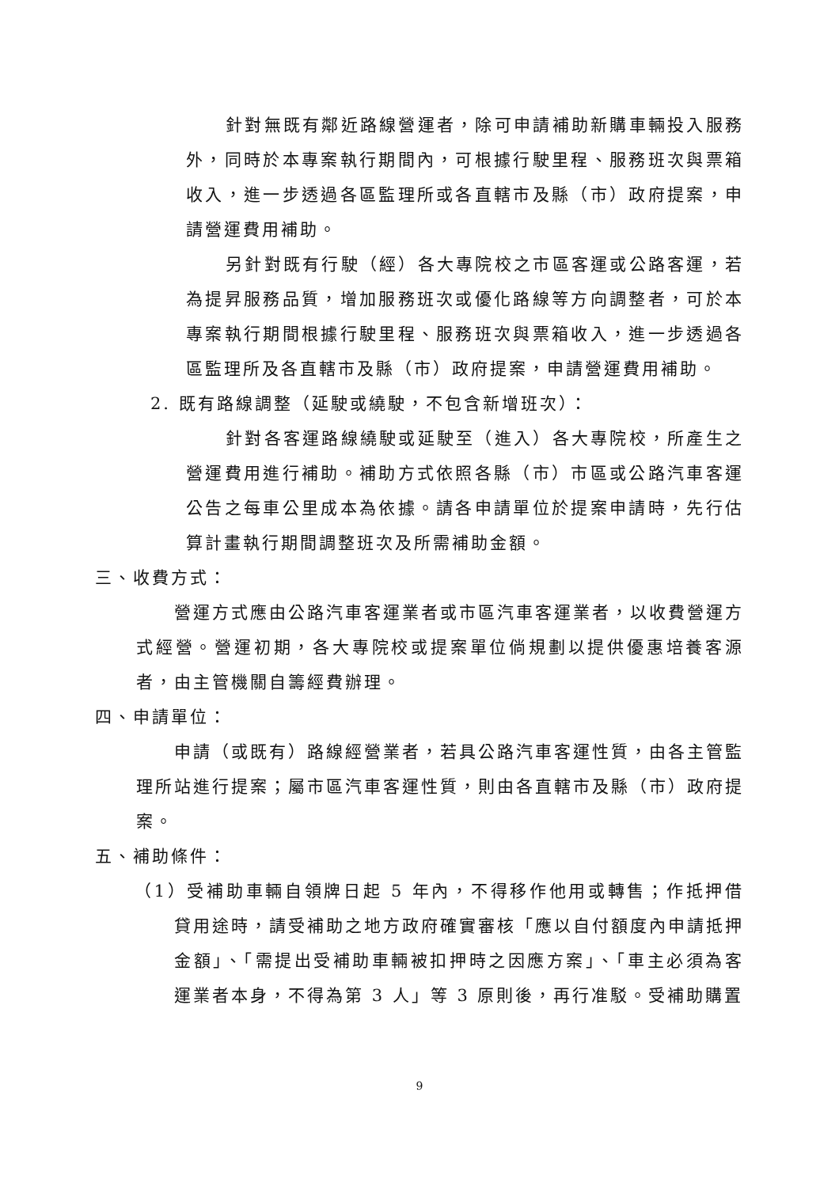針對無既有鄰近路線營運者，除可申請補助新購車輛投入服務外，同時於本專案執行期間內，可根據行駛里程、服務班次與票箱收入，進一步透過各區監理所或各直轄市及縣（市）政府提案，申請營運費用補助。
另針對既有行駛（經）各大專院校之市區客運或公路客運，若為提昇服務品質，增加服務班次或優化路線等方向調整者，可於本專案執行期間根據行駛里程、服務班次與票箱收入，進一步透過各區監理所及各直轄市及縣（市）政府提案，申請營運費用補助。
2. 既有路線調整（延駛或繞駛，不包含新增班次）：
針對各客運路線繞駛或延駛至（進入）各大專院校，所產生之營運費用進行補助。補助方式依照各縣（市）市區或公路汽車客運公告之每車公里成本為依據。請各申請單位於提案申請時，先行估算計畫執行期間調整班次及所需補助金額。
三、收費方式：
營運方式應由公路汽車客運業者或市區汽車客運業者，以收費營運方式經營。營運初期，各大專院校或提案單位倘規劃以提供優惠培養客源者，由主管機關自籌經費辦理。
四、申請單位：
申請（或既有）路線經營業者，若具公路汽車客運性質，由各主管監理所站進行提案；屬市區汽車客運性質，則由各直轄市及縣（市）政府提案。
五、補助條件：
（1）受補助車輛自領牌日起 5 年內，不得移作他用或轉售；作抵押借貸用途時，請受補助之地方政府確實審核「應以自付額度內申請抵押金額」、「需提出受補助車輛被扣押時之因應方案」、「車主必須為客運業者本身，不得為第 3 人」等 3 原則後，再行准駁。受補助購置
9